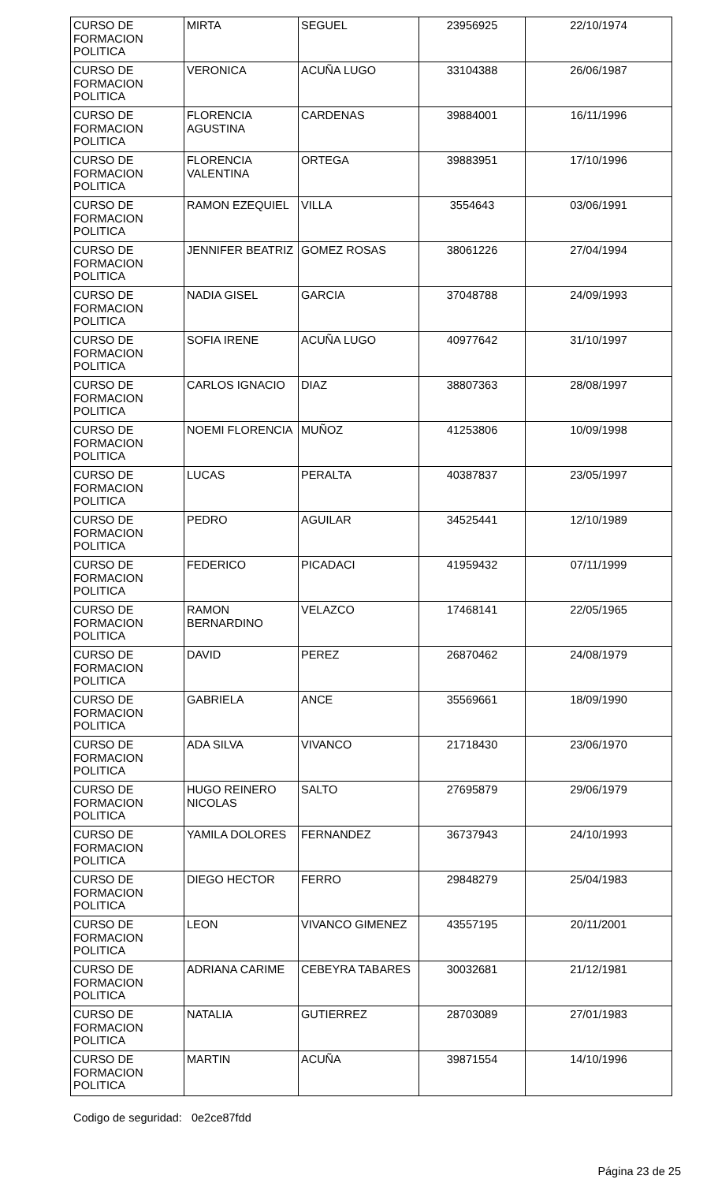| CURSO DE FORMACION POLITICA | MIRTA | SEGUEL | 23956925 | 22/10/1974 |
| CURSO DE FORMACION POLITICA | VERONICA | ACUÑA LUGO | 33104388 | 26/06/1987 |
| CURSO DE FORMACION POLITICA | FLORENCIA AGUSTINA | CARDENAS | 39884001 | 16/11/1996 |
| CURSO DE FORMACION POLITICA | FLORENCIA VALENTINA | ORTEGA | 39883951 | 17/10/1996 |
| CURSO DE FORMACION POLITICA | RAMON EZEQUIEL | VILLA | 3554643 | 03/06/1991 |
| CURSO DE FORMACION POLITICA | JENNIFER BEATRIZ | GOMEZ ROSAS | 38061226 | 27/04/1994 |
| CURSO DE FORMACION POLITICA | NADIA GISEL | GARCIA | 37048788 | 24/09/1993 |
| CURSO DE FORMACION POLITICA | SOFIA IRENE | ACUÑA LUGO | 40977642 | 31/10/1997 |
| CURSO DE FORMACION POLITICA | CARLOS IGNACIO | DIAZ | 38807363 | 28/08/1997 |
| CURSO DE FORMACION POLITICA | NOEMI FLORENCIA | MUÑOZ | 41253806 | 10/09/1998 |
| CURSO DE FORMACION POLITICA | LUCAS | PERALTA | 40387837 | 23/05/1997 |
| CURSO DE FORMACION POLITICA | PEDRO | AGUILAR | 34525441 | 12/10/1989 |
| CURSO DE FORMACION POLITICA | FEDERICO | PICADACI | 41959432 | 07/11/1999 |
| CURSO DE FORMACION POLITICA | RAMON BERNARDINO | VELAZCO | 17468141 | 22/05/1965 |
| CURSO DE FORMACION POLITICA | DAVID | PEREZ | 26870462 | 24/08/1979 |
| CURSO DE FORMACION POLITICA | GABRIELA | ANCE | 35569661 | 18/09/1990 |
| CURSO DE FORMACION POLITICA | ADA SILVA | VIVANCO | 21718430 | 23/06/1970 |
| CURSO DE FORMACION POLITICA | HUGO REINERO NICOLAS | SALTO | 27695879 | 29/06/1979 |
| CURSO DE FORMACION POLITICA | YAMILA DOLORES | FERNANDEZ | 36737943 | 24/10/1993 |
| CURSO DE FORMACION POLITICA | DIEGO HECTOR | FERRO | 29848279 | 25/04/1983 |
| CURSO DE FORMACION POLITICA | LEON | VIVANCO GIMENEZ | 43557195 | 20/11/2001 |
| CURSO DE FORMACION POLITICA | ADRIANA CARIME | CEBEYRA TABARES | 30032681 | 21/12/1981 |
| CURSO DE FORMACION POLITICA | NATALIA | GUTIERREZ | 28703089 | 27/01/1983 |
| CURSO DE FORMACION POLITICA | MARTIN | ACUÑA | 39871554 | 14/10/1996 |
Codigo de seguridad: 0e2ce87fdd
Página 23 de 25